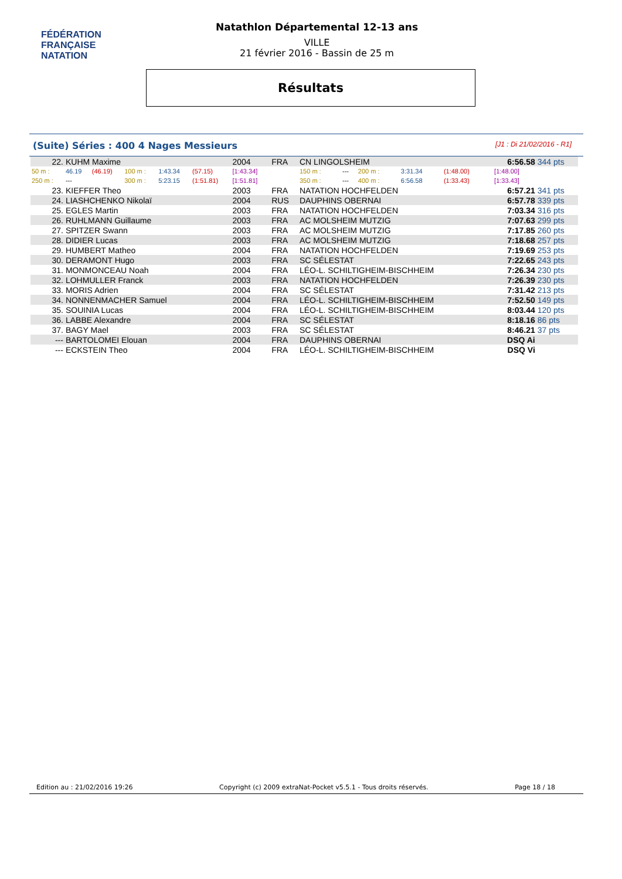FÉDÉRATION FRANÇAISE
NATATION
Natathlon Départemental 12-13 ans
VILLE
21 février 2016 - Bassin de 25 m
Résultats
(Suite) Séries : 400 4 Nages Messieurs [J1 : Di 21/02/2016 - R1]
| 22. | KUHM Maxime | | | | | 2004 | FRA | CN LINGOLSHEIM | | | | | 6:56.58 | 344 pts |
| 50 m : | 46.19 | (46.19) | 100 m : | 1:43.34 | (57.15) | [1:43.34] | | 150 m : | --- | 200 m : | 3:31.34 | (1:48.00) | [1:48.00] | |
| 250 m : | --- | | 300 m : | 5:23.15 | (1:51.81) | [1:51.81] | | 350 m : | --- | 400 m : | 6:56.58 | (1:33.43) | [1:33.43] | |
| 23. | KIEFFER Theo | | | | | 2003 | FRA | NATATION HOCHFELDEN | | | | | 6:57.21 | 341 pts |
| 24. | LIASHCHENKO Nikolaï | | | | | 2004 | RUS | DAUPHINS OBERNAI | | | | | 6:57.78 | 339 pts |
| 25. | EGLES Martin | | | | | 2003 | FRA | NATATION HOCHFELDEN | | | | | 7:03.34 | 316 pts |
| 26. | RUHLMANN Guillaume | | | | | 2003 | FRA | AC MOLSHEIM MUTZIG | | | | | 7:07.63 | 299 pts |
| 27. | SPITZER Swann | | | | | 2003 | FRA | AC MOLSHEIM MUTZIG | | | | | 7:17.85 | 260 pts |
| 28. | DIDIER Lucas | | | | | 2003 | FRA | AC MOLSHEIM MUTZIG | | | | | 7:18.68 | 257 pts |
| 29. | HUMBERT Matheo | | | | | 2004 | FRA | NATATION HOCHFELDEN | | | | | 7:19.69 | 253 pts |
| 30. | DERAMONT Hugo | | | | | 2003 | FRA | SC SÉLESTAT | | | | | 7:22.65 | 243 pts |
| 31. | MONMONCEAU Noah | | | | | 2004 | FRA | LÉO-L. SCHILTIGHEIM-BISCHHEIM | | | | | 7:26.34 | 230 pts |
| 32. | LOHMULLER Franck | | | | | 2003 | FRA | NATATION HOCHFELDEN | | | | | 7:26.39 | 230 pts |
| 33. | MORIS Adrien | | | | | 2004 | FRA | SC SÉLESTAT | | | | | 7:31.42 | 213 pts |
| 34. | NONNENMACHER Samuel | | | | | 2004 | FRA | LÉO-L. SCHILTIGHEIM-BISCHHEIM | | | | | 7:52.50 | 149 pts |
| 35. | SOUINIA Lucas | | | | | 2004 | FRA | LÉO-L. SCHILTIGHEIM-BISCHHEIM | | | | | 8:03.44 | 120 pts |
| 36. | LABBE Alexandre | | | | | 2004 | FRA | SC SÉLESTAT | | | | | 8:18.16 | 86 pts |
| 37. | BAGY Mael | | | | | 2003 | FRA | SC SÉLESTAT | | | | | 8:46.21 | 37 pts |
| --- | BARTOLOMEI Elouan | | | | | 2004 | FRA | DAUPHINS OBERNAI | | | | | DSQ Ai | |
| --- | ECKSTEIN Theo | | | | | 2004 | FRA | LÉO-L. SCHILTIGHEIM-BISCHHEIM | | | | | DSQ Vi | |
Edition au : 21/02/2016 19:26 Copyright (c) 2009 extraNat-Pocket v5.5.1 - Tous droits réservés. Page 18 / 18